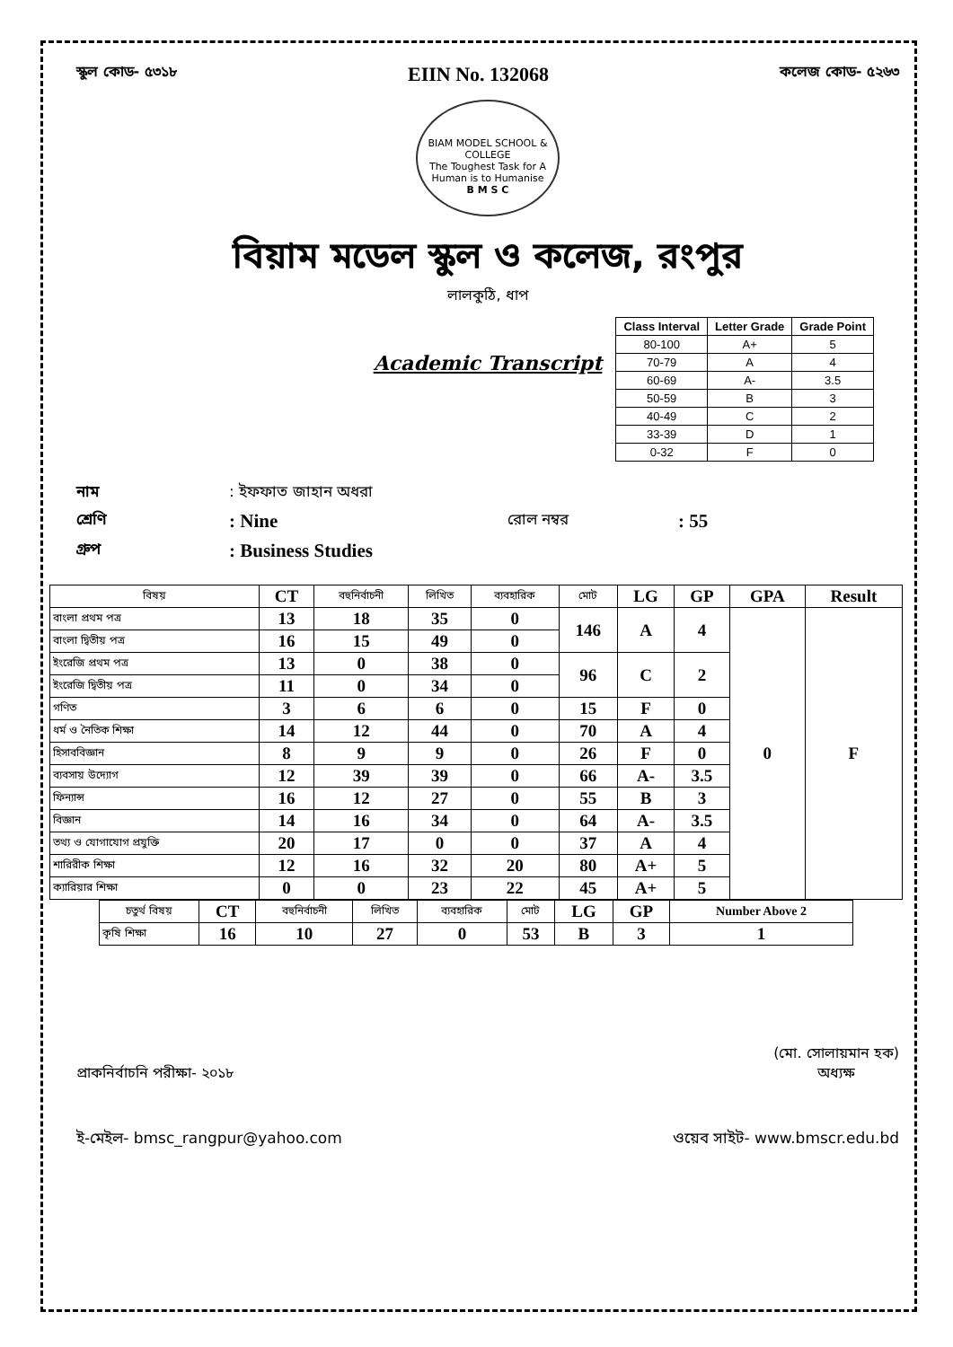স্কুল কোড- ৫৩১৮ EIIN No. 132068 কলেজ কোড- ৫২৬৩
BIAM MODEL SCHOOL & COLLEGE
The Toughest Task for A Human is to Humanise
B M S C
বিয়াম মডেল স্কুল ও কলেজ, রংপুর
লালকুঠি, ধাপ
| Class Interval | Letter Grade | Grade Point |
| --- | --- | --- |
| 80-100 | A+ | 5 |
| 70-79 | A | 4 |
| 60-69 | A- | 3.5 |
| 50-59 | B | 3 |
| 40-49 | C | 2 |
| 33-39 | D | 1 |
| 0-32 | F | 0 |
Academic Transcript
নাম: ইফফাত জাহান অধরা
শ্রেণি: Nine রোল নম্বর: 55
গ্রুপ: Business Studies
| বিষয় | CT | বহুনির্বাচনী | লিখিত | ব্যবহারিক | মোট | LG | GP | GPA | Result |
| --- | --- | --- | --- | --- | --- | --- | --- | --- | --- |
| বাংলা প্রথম পত্র | 13 | 18 | 35 | 0 | 146 | A | 4 | 0 | F |
| বাংলা দ্বিতীয় পত্র | 16 | 15 | 49 | 0 | | | | | |
| ইংরেজি প্রথম পত্র | 13 | 0 | 38 | 0 | 96 | C | 2 | | |
| ইংরেজি দ্বিতীয় পত্র | 11 | 0 | 34 | 0 | | | | | |
| গণিত | 3 | 6 | 6 | 0 | 15 | F | 0 | | |
| ধর্ম ও নৈতিক শিক্ষা | 14 | 12 | 44 | 0 | 70 | A | 4 | | |
| হিসাববিজ্ঞান | 8 | 9 | 9 | 0 | 26 | F | 0 | | |
| ব্যবসায় উদ্যোগ | 12 | 39 | 39 | 0 | 66 | A- | 3.5 | | |
| ফিন্যান্স | 16 | 12 | 27 | 0 | 55 | B | 3 | | |
| বিজ্ঞান | 14 | 16 | 34 | 0 | 64 | A- | 3.5 | | |
| তথ্য ও যোগাযোগ প্রযুক্তি | 20 | 17 | 0 | 0 | 37 | A | 4 | | |
| শারিরীক শিক্ষা | 12 | 16 | 32 | 20 | 80 | A+ | 5 | | |
| ক্যারিয়ার শিক্ষা | 0 | 0 | 23 | 22 | 45 | A+ | 5 | | |
| চতুর্থ বিষয় | CT | বহুনির্বাচনী | লিখিত | ব্যবহারিক | মোট | LG | GP | Number Above 2 |
| --- | --- | --- | --- | --- | --- | --- | --- | --- |
| কৃষি শিক্ষা | 16 | 10 | 27 | 0 | 53 | B | 3 | 1 |
প্রাকনির্বাচনি পরীক্ষা- ২০১৮ (মো. সোলায়মান হক)
অধ্যক্ষ
ই-মেইল- bmsc_rangpur@yahoo.com ওয়েব সাইট- www.bmscr.edu.bd